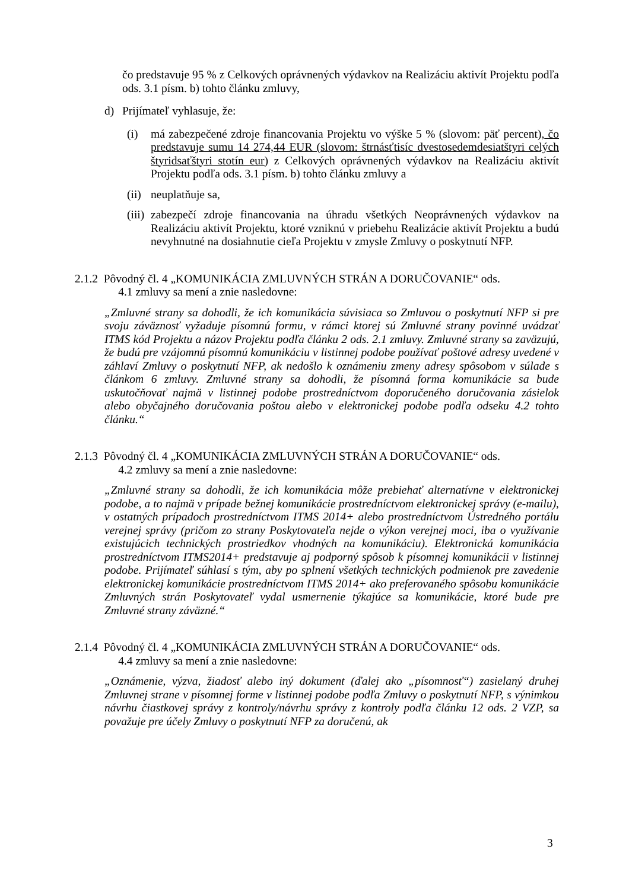čo predstavuje 95 % z Celkových oprávnených výdavkov na Realizáciu aktivít Projektu podľa ods. 3.1 písm. b) tohto článku zmluvy,
d) Prijímateľ vyhlasuje, že:
(i) má zabezpečené zdroje financovania Projektu vo výške 5 % (slovom: päť percent), čo predstavuje sumu 14 274,44 EUR (slovom: štrnásťtisíc dvestosedemdesiatštyri celých štyridsaťštyri stotín eur) z Celkových oprávnených výdavkov na Realizáciu aktivít Projektu podľa ods. 3.1 písm. b) tohto článku zmluvy a
(ii)
neuplatňuje sa,
(iii)
zabezpečí zdroje financovania na úhradu všetkých Neoprávnených výdavkov na Realizáciu aktivít Projektu, ktoré vzniknú v priebehu Realizácie aktivít Projektu a budú nevyhnutné na dosiahnutie cieľa Projektu v zmysle Zmluvy o poskytnutí NFP.
2.1.2 Pôvodný čl. 4 „KOMUNIKÁCIA ZMLUVNÝCH STRÁN A DORUČOVANIE“ ods.
4.1 zmluvy sa mení a znie nasledovne:
„Zmluvné strany sa dohodli, že ich komunikácia súvisiaca so Zmluvou o poskytnutí NFP si pre svoju záväznosť vyžaduje písomnú formu, v rámci ktorej sú Zmluvné strany povinné uvádzať ITMS kód Projektu a názov Projektu podľa článku 2 ods. 2.1 zmluvy. Zmluvné strany sa zaväzujú, že budú pre vzájomnú písomnú komunikáciu v listinnej podobe používať poštové adresy uvedené v záhlaví Zmluvy o poskytnutí NFP, ak nedošlo k oznámeniu zmeny adresy spôsobom v súlade s článkom 6 zmluvy. Zmluvné strany sa dohodli, že písomná forma komunikácie sa bude uskutočňovať najmä v listinnej podobe prostredníctvom doporučeného doručovania zásielok alebo obyčajného doručovania poštou alebo v elektronickej podobe podľa odseku 4.2 tohto článku.“
2.1.3 Pôvodný čl. 4 „KOMUNIKÁCIA ZMLUVNÝCH STRÁN A DORUČOVANIE“ ods.
4.2 zmluvy sa mení a znie nasledovne:
„Zmluvné strany sa dohodli, že ich komunikácia môže prebiehať alternatívne v elektronickej podobe, a to najmä v prípade bežnej komunikácie prostredníctvom elektronickej správy (e-mailu), v ostatných prípadoch prostredníctvom ITMS 2014+ alebo prostredníctvom Ústredného portálu verejnej správy (pričom zo strany Poskytovateľa nejde o výkon verejnej moci, iba o využívanie existujúcich technických prostriedkov vhodných na komunikáciu). Elektronická komunikácia prostredníctvom ITMS2014+ predstavuje aj podporný spôsob k písomnej komunikácii v listinnej podobe. Prijímateľ súhlasí s tým, aby po splnení všetkých technických podmienok pre zavedenie elektronickej komunikácie prostredníctvom ITMS 2014+ ako preferovaného spôsobu komunikácie Zmluvných strán Poskytovateľ vydal usmernenie týkajúce sa komunikácie, ktoré bude pre Zmluvné strany záväzné.“
2.1.4 Pôvodný čl. 4 „KOMUNIKÁCIA ZMLUVNÝCH STRÁN A DORUČOVANIE“ ods.
4.4 zmluvy sa mení a znie nasledovne:
„Oznámenie, výzva, žiadosť alebo iný dokument (ďalej ako „písomnosť“) zasielaný druhej Zmluvnej strane v písomnej forme v listinnej podobe podľa Zmluvy o poskytnutí NFP, s výnimkou návrhu čiastkovej správy z kontroly/návrhu správy z kontroly podľa článku 12 ods. 2 VZP, sa považuje pre účely Zmluvy o poskytnutí NFP za doručenú, ak
3